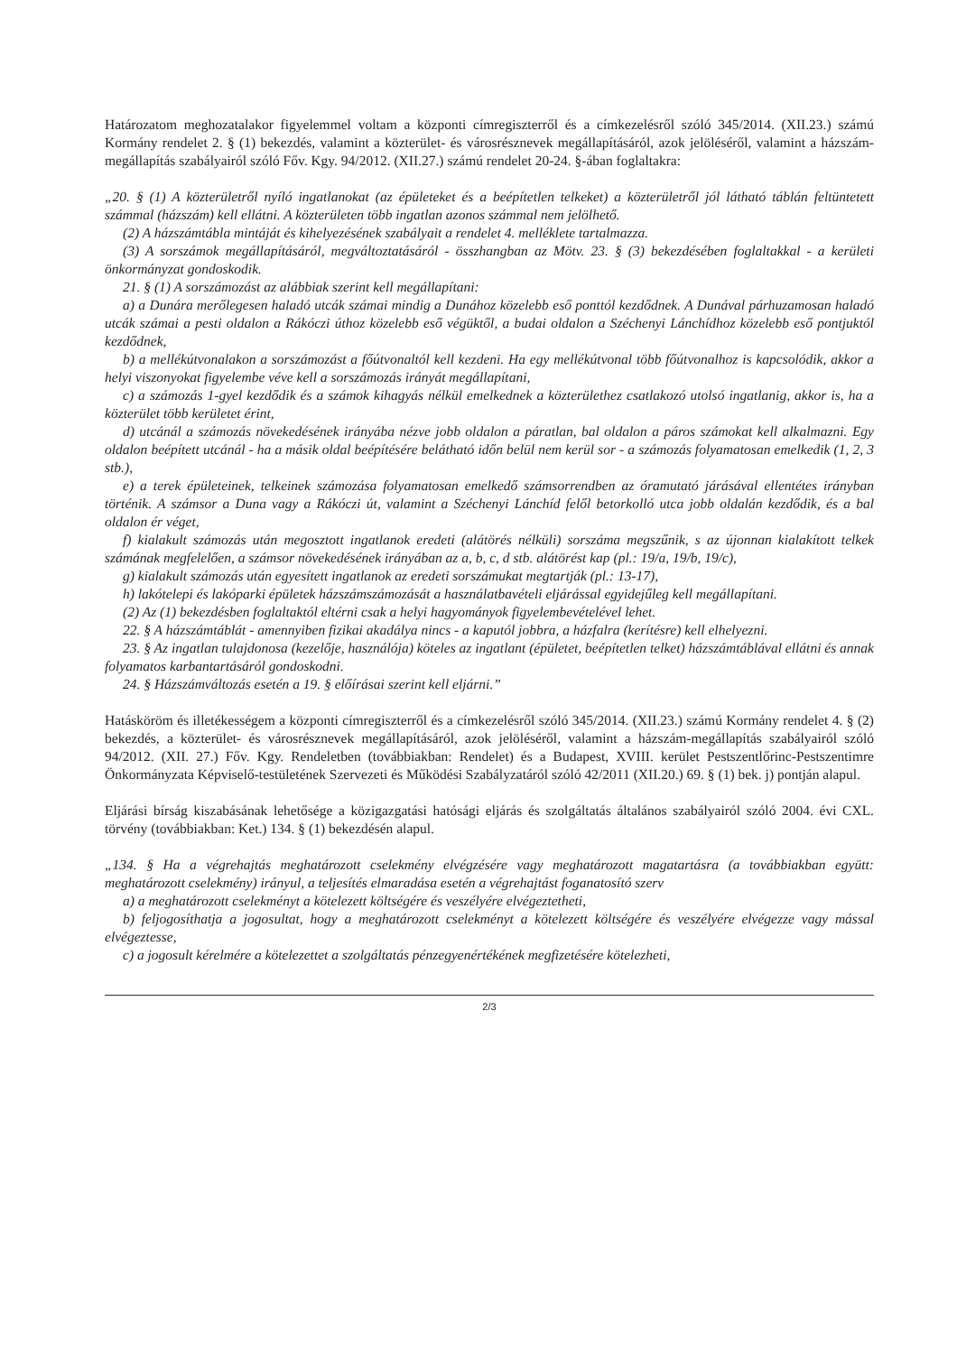Határozatom meghozatalakor figyelemmel voltam a központi címregiszterről és a címkezelésről szóló 345/2014. (XII.23.) számú Kormány rendelet 2. § (1) bekezdés, valamint a közterület- és városrésznevek megállapításáról, azok jelöléséről, valamint a házszám-megállapítás szabályairól szóló Főv. Kgy. 94/2012. (XII.27.) számú rendelet 20-24. §-ában foglaltakra:
„20. § (1) A közterületről nyíló ingatlanokat (az épületeket és a beépítetlen telkeket) a közterületről jól látható táblán feltüntetett számmal (házszám) kell ellátni. A közterületen több ingatlan azonos számmal nem jelölhető.
(2) A házszámtábla mintáját és kihelyezésének szabályait a rendelet 4. melléklete tartalmazza.
(3) A sorszámok megállapításáról, megváltoztatásáról - összhangban az Mötv. 23. § (3) bekezdésében foglaltakkal - a kerületi önkormányzat gondoskodik.
21. § (1) A sorszámozást az alábbiak szerint kell megállapítani:
a) a Dunára merőlegesen haladó utcák számai mindig a Dunához közelebb eső ponttól kezdődnek. A Dunával párhuzamosan haladó utcák számai a pesti oldalon a Rákóczi úthoz közelebb eső végüktől, a budai oldalon a Széchenyi Lánchídhoz közelebb eső pontjuktól kezdődnek,
b) a mellékútvonalakon a sorszámozást a főútvonaltól kell kezdeni. Ha egy mellékútvonal több főútvonalhoz is kapcsolódik, akkor a helyi viszonyokat figyelembe véve kell a sorszámozás irányát megállapítani,
c) a számozás 1-gyel kezdődik és a számok kihagyás nélkül emelkednek a közterülethez csatlakozó utolsó ingatlanig, akkor is, ha a közterület több kerületet érint,
d) utcánál a számozás növekedésének irányába nézve jobb oldalon a páratlan, bal oldalon a páros számokat kell alkalmazni. Egy oldalon beépített utcánál - ha a másik oldal beépítésére belátható időn belül nem kerül sor - a számozás folyamatosan emelkedik (1, 2, 3 stb.),
e) a terek épületeinek, telkeinek számozása folyamatosan emelkedő számsorrendben az óramutató járásával ellentétes irányban történik. A számsor a Duna vagy a Rákóczi út, valamint a Széchenyi Lánchíd felől betorkolló utca jobb oldalán kezdődik, és a bal oldalon ér véget,
f) kialakult számozás után megosztott ingatlanok eredeti (alátörés nélküli) sorszáma megszűnik, s az újonnan kialakított telkek számának megfelelően, a számsor növekedésének irányában az a, b, c, d stb. alátörést kap (pl.: 19/a, 19/b, 19/c),
g) kialakult számozás után egyesített ingatlanok az eredeti sorszámukat megtartják (pl.: 13-17),
h) lakótelepi és lakóparki épületek házszámszámozását a használatbavételi eljárással egyidejűleg kell megállapítani.
(2) Az (1) bekezdésben foglaltaktól eltérni csak a helyi hagyományok figyelembevételével lehet.
22. § A házszámtáblát - amennyiben fizikai akadálya nincs - a kaputól jobbra, a házfalra (kerítésre) kell elhelyezni.
23. § Az ingatlan tulajdonosa (kezelője, használója) köteles az ingatlant (épületet, beépítetlen telket) házszámtáblával ellátni és annak folyamatos karbantartásáról gondoskodni.
24. § Házszámváltozás esetén a 19. § előírásai szerint kell eljárni.”
Hatásköröm és illetékességem a központi címregiszterről és a címkezelésről szóló 345/2014. (XII.23.) számú Kormány rendelet 4. § (2) bekezdés, a közterület- és városrésznevek megállapításáról, azok jelöléséről, valamint a házszám-megállapítás szabályairól szóló 94/2012. (XII. 27.) Főv. Kgy. Rendeletben (továbbiakban: Rendelet) és a Budapest, XVIII. kerület Pestszentlőrinc-Pestszentimre Önkormányzata Képviselő-testületének Szervezeti és Működési Szabályzatáról szóló 42/2011 (XII.20.) 69. § (1) bek. j) pontján alapul.
Eljárási bírság kiszabásának lehetősége a közigazgatási hatósági eljárás és szolgáltatás általános szabályairól szóló 2004. évi CXL. törvény (továbbiakban: Ket.) 134. § (1) bekezdésén alapul.
„134. § Ha a végrehajtás meghatározott cselekmény elvégzésére vagy meghatározott magatartásra (a továbbiakban együtt: meghatározott cselekmény) irányul, a teljesítés elmaradása esetén a végrehajtást foganatosító szerv
a) a meghatározott cselekményt a kötelezett költségére és veszélyére elvégeztetheti,
b) feljogosíthatja a jogosultat, hogy a meghatározott cselekményt a kötelezett költségére és veszélyére elvégezze vagy mással elvégeztesse,
c) a jogosult kérelmére a kötelezettet a szolgáltatás pénzegyenértékének megfizetésére kötelezheti,
2/3